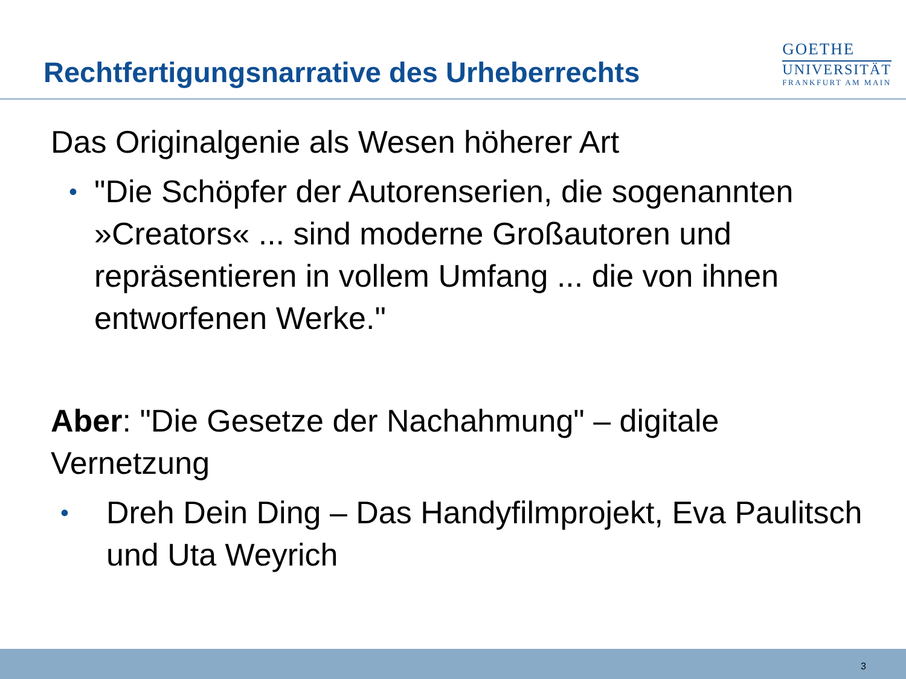Rechtfertigungsnarrative des Urheberrechts
GOETHE
UNIVERSITÄT
FRANKFURT AM MAIN
Das Originalgenie als Wesen höherer Art
• "Die Schöpfer der Autorenserien, die sogenannten »Creators« ... sind moderne Großautoren und repräsentieren in vollem Umfang ... die von ihnen entworfenen Werke."
Aber: "Die Gesetze der Nachahmung" – digitale Vernetzung
• Dreh Dein Ding – Das Handyfilmprojekt, Eva Paulitsch und Uta Weyrich
3